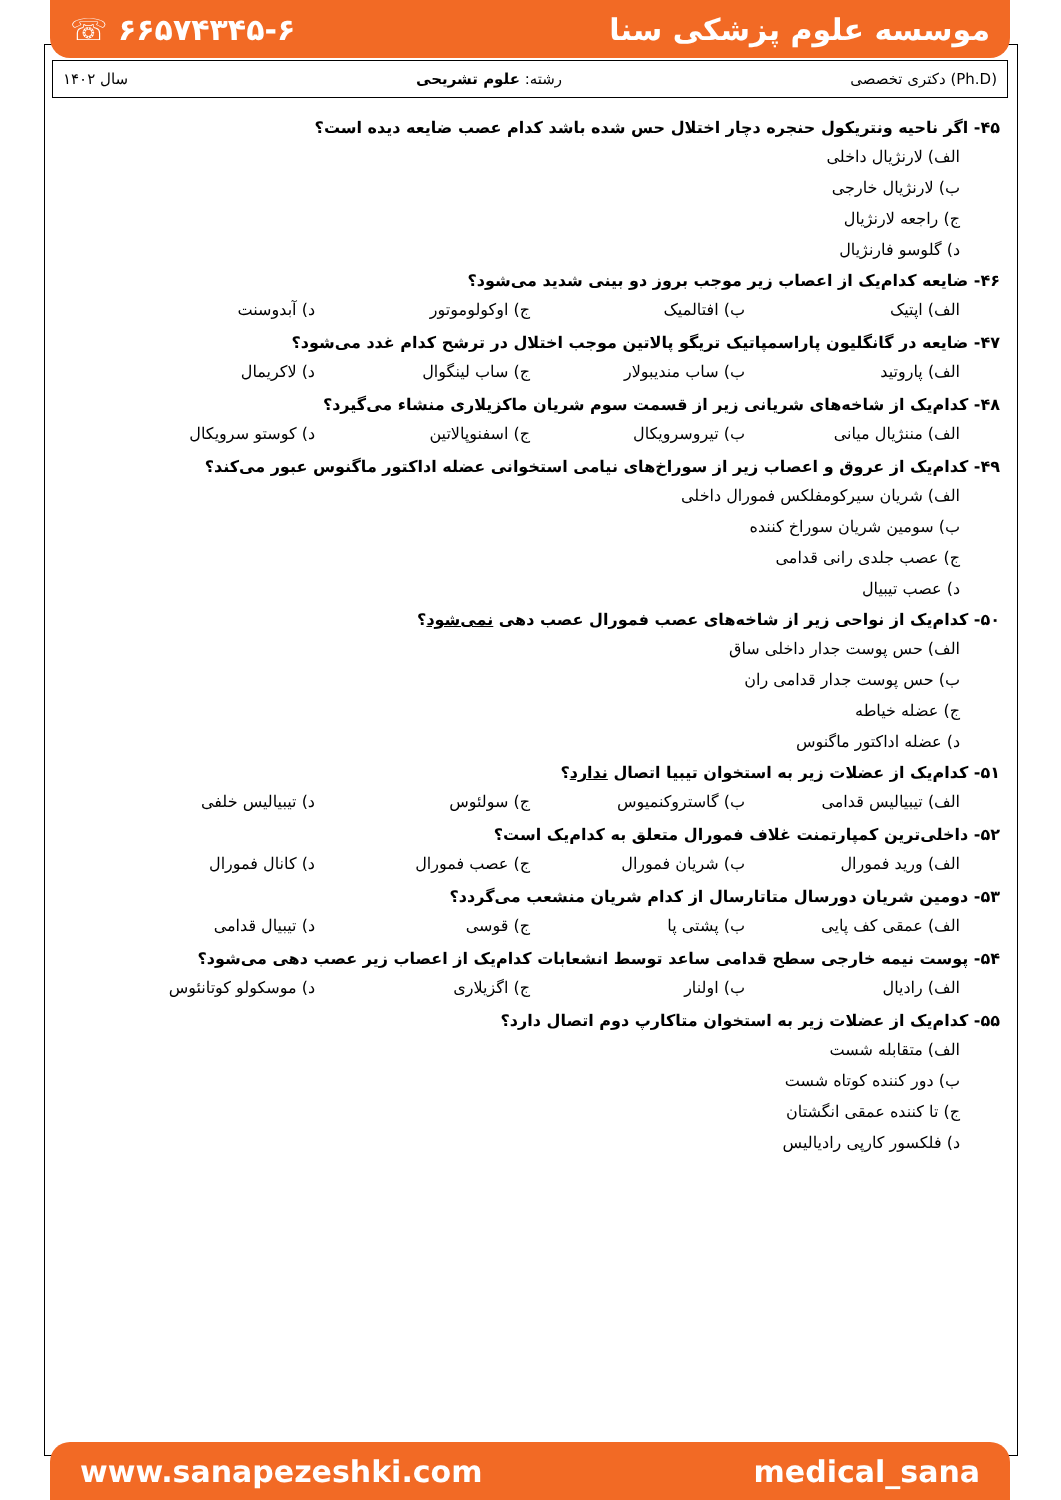☏ ۶۶۵۷۴۳۴۵-۶ موسسه علوم پزشکی سنا
سال ۱۴۰۲ رشته: علوم تشریحی دکتری تخصصی (Ph.D)
۴۵- اگر ناحیه ونتریکول حنجره دچار اختلال حس شده باشد کدام عصب ضایعه دیده است؟
الف) لارنژیال داخلی
ب) لارنژیال خارجی
ج) راجعه لارنژیال
د) گلوسو فارنژیال
۴۶- ضایعه کدام‌یک از اعصاب زیر موجب بروز دو بینی شدید می‌شود؟
الف) اپتیک ب) افتالمیک ج) اوکولوموتور د) آبدوسنت
۴۷- ضایعه در گانگلیون پاراسمپاتیک تریگو پالاتین موجب اختلال در ترشح کدام غدد می‌شود؟
الف) پاروتید ب) ساب مندیبولار ج) ساب لینگوال د) لاکریمال
۴۸- کدام‌یک از شاخه‌های شریانی زیر از قسمت سوم شریان ماکزیلاری منشاء می‌گیرد؟
الف) مننژیال میانی ب) تیروسرویکال ج) اسفنوپالاتین د) کوستو سرویکال
۴۹- کدام‌یک از عروق و اعصاب زیر از سوراخ‌های نیامی استخوانی عضله اداکتور ماگنوس عبور می‌کند؟
الف) شریان سیرکومفلکس فمورال داخلی
ب) سومین شریان سوراخ کننده
ج) عصب جلدی رانی قدامی
د) عصب تیبیال
۵۰- کدام‌یک از نواحی زیر از شاخه‌های عصب فمورال عصب دهی نمی‌شود؟
الف) حس پوست جدار داخلی ساق
ب) حس پوست جدار قدامی ران
ج) عضله خیاطه
د) عضله اداکتور ماگنوس
۵۱- کدام‌یک از عضلات زیر به استخوان تیبیا اتصال ندارد؟
الف) تیبیالیس قدامی ب) گاستروکنمیوس ج) سولئوس د) تیبیالیس خلفی
۵۲- داخلی‌ترین کمپارتمنت غلاف فمورال متعلق به کدام‌یک است؟
الف) ورید فمورال ب) شریان فمورال ج) عصب فمورال د) کانال فمورال
۵۳- دومین شریان دورسال متاتارسال از کدام شریان منشعب می‌گردد؟
الف) عمقی کف پایی ب) پشتی پا ج) قوسی د) تیبیال قدامی
۵۴- پوست نیمه خارجی سطح قدامی ساعد توسط انشعابات کدام‌یک از اعصاب زیر عصب دهی می‌شود؟
الف) رادیال ب) اولنار ج) اگزیلاری د) موسکولو کوتانئوس
۵۵- کدام‌یک از عضلات زیر به استخوان متاکارپ دوم اتصال دارد؟
الف) متقابله شست
ب) دور کننده کوتاه شست
ج) تا کننده عمقی انگشتان
د) فلکسور کارپی رادیالیس
www.sanapezeshki.com medical_sana